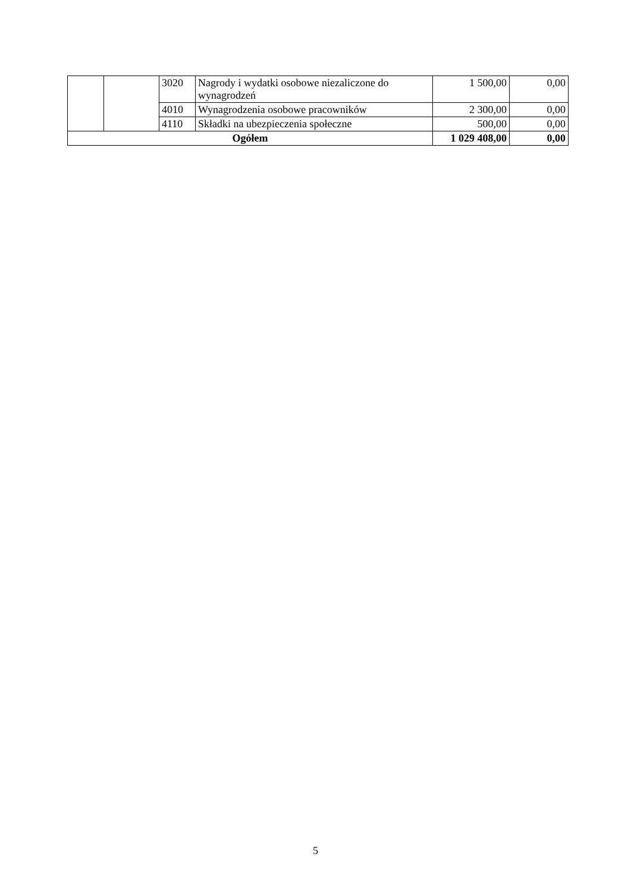| | | 3020 | Nagrody i wydatki osobowe niezaliczone do wynagrodzeń | 1 500,00 | 0,00 |
| | | 4010 | Wynagrodzenia osobowe pracowników | 2 300,00 | 0,00 |
| | | 4110 | Składki na ubezpieczenia społeczne | 500,00 | 0,00 |
| Ogółem | | | | 1 029 408,00 | 0,00 |
5